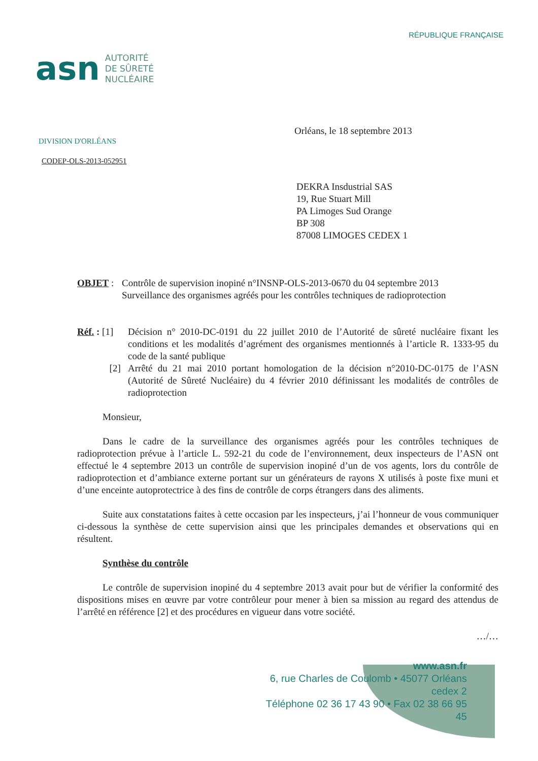asn
AUTORITÉ
DE SÛRETÉ
NUCLÉAIRE
RÉPUBLIQUE FRANÇAISE
DIVISION D'ORLÉANS
Orléans, le 18 septembre 2013
CODEP-OLS-2013-052951
DEKRA Insdustrial SAS
19, Rue Stuart Mill
PA Limoges Sud Orange
BP 308
87008 LIMOGES CEDEX 1
OBJET : Contrôle de supervision inopiné n°INSNP-OLS-2013-0670 du 04 septembre 2013
Surveillance des organismes agréés pour les contrôles techniques de radioprotection
Réf. : [1] Décision n° 2010-DC-0191 du 22 juillet 2010 de l’Autorité de sûreté nucléaire fixant les conditions et les modalités d’agrément des organismes mentionnés à l’article R. 1333-95 du code de la santé publique
[2] Arrêté du 21 mai 2010 portant homologation de la décision n°2010-DC-0175 de l’ASN (Autorité de Sûreté Nucléaire) du 4 février 2010 définissant les modalités de contrôles de radioprotection
Monsieur,
Dans le cadre de la surveillance des organismes agréés pour les contrôles techniques de radioprotection prévue à l’article L. 592-21 du code de l’environnement, deux inspecteurs de l’ASN ont effectué le 4 septembre 2013 un contrôle de supervision inopiné d’un de vos agents, lors du contrôle de radioprotection et d’ambiance externe portant sur un générateurs de rayons X utilisés à poste fixe muni et d’une enceinte autoprotectrice à des fins de contrôle de corps étrangers dans des aliments.
Suite aux constatations faites à cette occasion par les inspecteurs, j’ai l’honneur de vous communiquer ci-dessous la synthèse de cette supervision ainsi que les principales demandes et observations qui en résultent.
Synthèse du contrôle
Le contrôle de supervision inopiné du 4 septembre 2013 avait pour but de vérifier la conformité des dispositions mises en œuvre par votre contrôleur pour mener à bien sa mission au regard des attendus de l’arrêté en référence [2] et des procédures en vigueur dans votre société.
…/…
www.asn.fr
6, rue Charles de Coulomb • 45077 Orléans cedex 2
Téléphone 02 36 17 43 90 • Fax 02 38 66 95 45